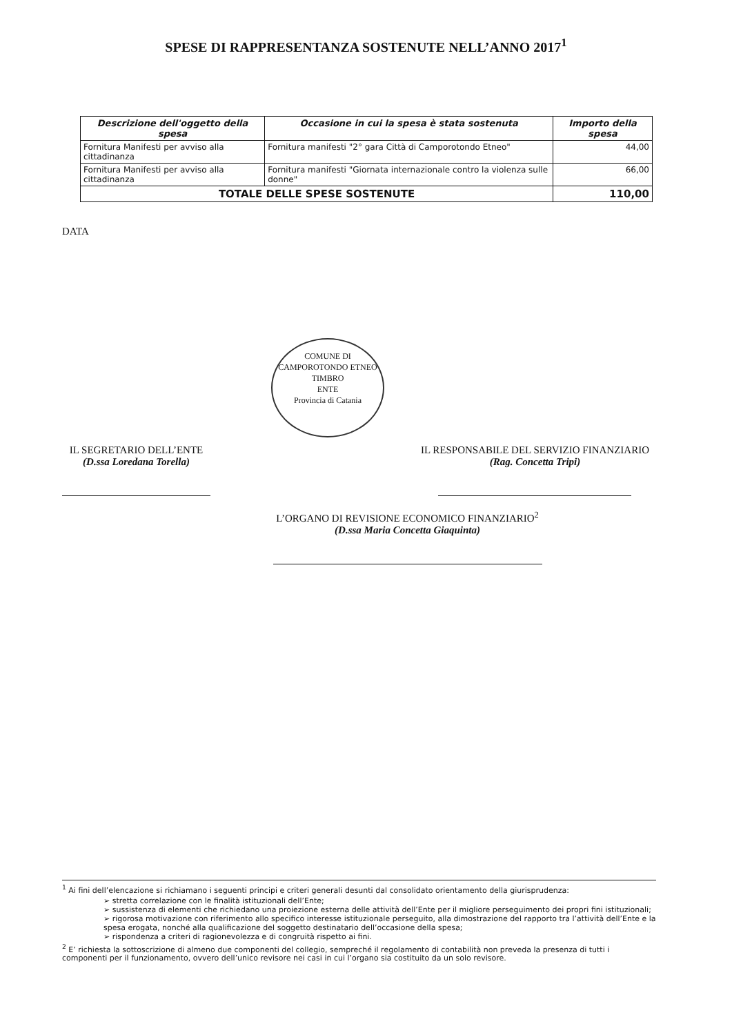SPESE DI RAPPRESENTANZA SOSTENUTE NELL’ANNO 2017<sup>1</sup>
| Descrizione dell'oggetto della spesa | Occasione in cui la spesa è stata sostenuta | Importo della spesa |
| --- | --- | --- |
| Fornitura Manifesti per avviso alla cittadinanza | Fornitura manifesti "2° gara Città di Camporotondo Etneo" | 44,00 |
| Fornitura Manifesti per avviso alla cittadinanza | Fornitura manifesti "Giornata internazionale contro la violenza sulle donne" | 66,00 |
| TOTALE DELLE SPESE SOSTENUTE | | 110,00 |
DATA
COMUNE DI CAMPOROTONDO ETNEO
TIMBRO
ENTE
Provincia di Catania
IL SEGRETARIO DELL’ENTE
(D.ssa Loredana Torella)
IL RESPONSABILE DEL SERVIZIO FINANZIARIO
(Rag. Concetta Tripi)
L’ORGANO DI REVISIONE ECONOMICO FINANZIARIO<sup>2</sup>
(D.ssa Maria Concetta Giaquinta)
<sup>1</sup> Ai fini dell’elencazione si richiamano i seguenti principi e criteri generali desunti dal consolidato orientamento della giurisprudenza:
➢ stretta correlazione con le finalità istituzionali dell’Ente;
➢ sussistenza di elementi che richiedano una proiezione esterna delle attività dell’Ente per il migliore perseguimento dei propri fini istituzionali;
➢ rigorosa motivazione con riferimento allo specifico interesse istituzionale perseguito, alla dimostrazione del rapporto tra l’attività dell’Ente e la spesa erogata, nonché alla qualificazione del soggetto destinatario dell’occasione della spesa;
➢ rispondenza a criteri di ragionevolezza e di congruità rispetto ai fini.
<sup>2</sup> E’ richiesta la sottoscrizione di almeno due componenti del collegio, sempreché il regolamento di contabilità non preveda la presenza di tutti i componenti per il funzionamento, ovvero dell’unico revisore nei casi in cui l’organo sia costituito da un solo revisore.